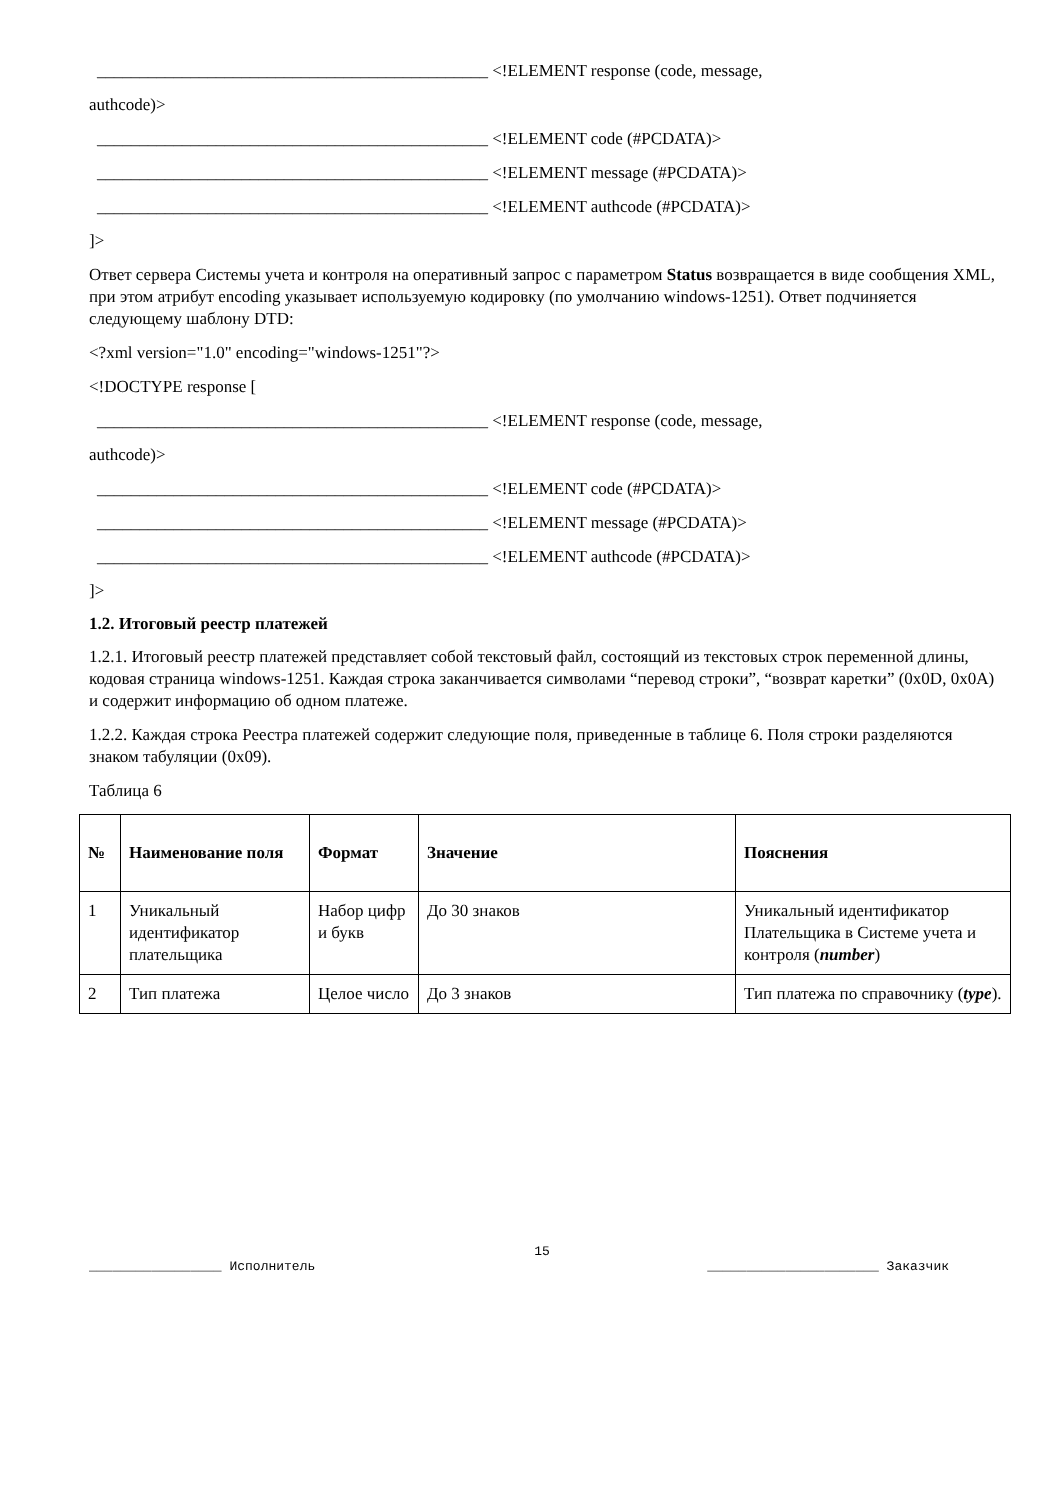______________________________________________ <!ELEMENT response (code, message,
authcode)>
______________________________________________ <!ELEMENT code (#PCDATA)>
______________________________________________ <!ELEMENT message (#PCDATA)>
______________________________________________ <!ELEMENT authcode (#PCDATA)>
]>
Ответ сервера Системы учета и контроля на оперативный запрос с параметром Status возвращается в виде сообщения XML, при этом атрибут encoding указывает используемую кодировку (по умолчанию windows-1251). Ответ подчиняется следующему шаблону DTD:
<?xml version="1.0" encoding="windows-1251"?>
<!DOCTYPE response [
______________________________________________ <!ELEMENT response (code, message,
authcode)>
______________________________________________ <!ELEMENT code (#PCDATA)>
______________________________________________ <!ELEMENT message (#PCDATA)>
______________________________________________ <!ELEMENT authcode (#PCDATA)>
]>
1.2. Итоговый реестр платежей
1.2.1. Итоговый реестр платежей представляет собой текстовый файл, состоящий из текстовых строк переменной длины, кодовая страница windows-1251. Каждая строка заканчивается символами “перевод строки”, “возврат каретки” (0x0D, 0x0A) и содержит информацию об одном платеже.
1.2.2. Каждая строка Реестра платежей содержит следующие поля, приведенные в таблице 6. Поля строки разделяются знаком табуляции (0x09).
Таблица 6
| № | Наименование поля | Формат | Значение | Пояснения |
| --- | --- | --- | --- | --- |
| 1 | Уникальный идентификатор плательщика | Набор цифр и букв | До 30 знаков | Уникальный идентификатор Плательщика в Системе учета и контроля ( number ) |
| 2 | Тип платежа | Целое число | До 3 знаков | Тип платежа по справочнику ( type ). |
15
_________________ Исполнитель ______________________ Заказчик